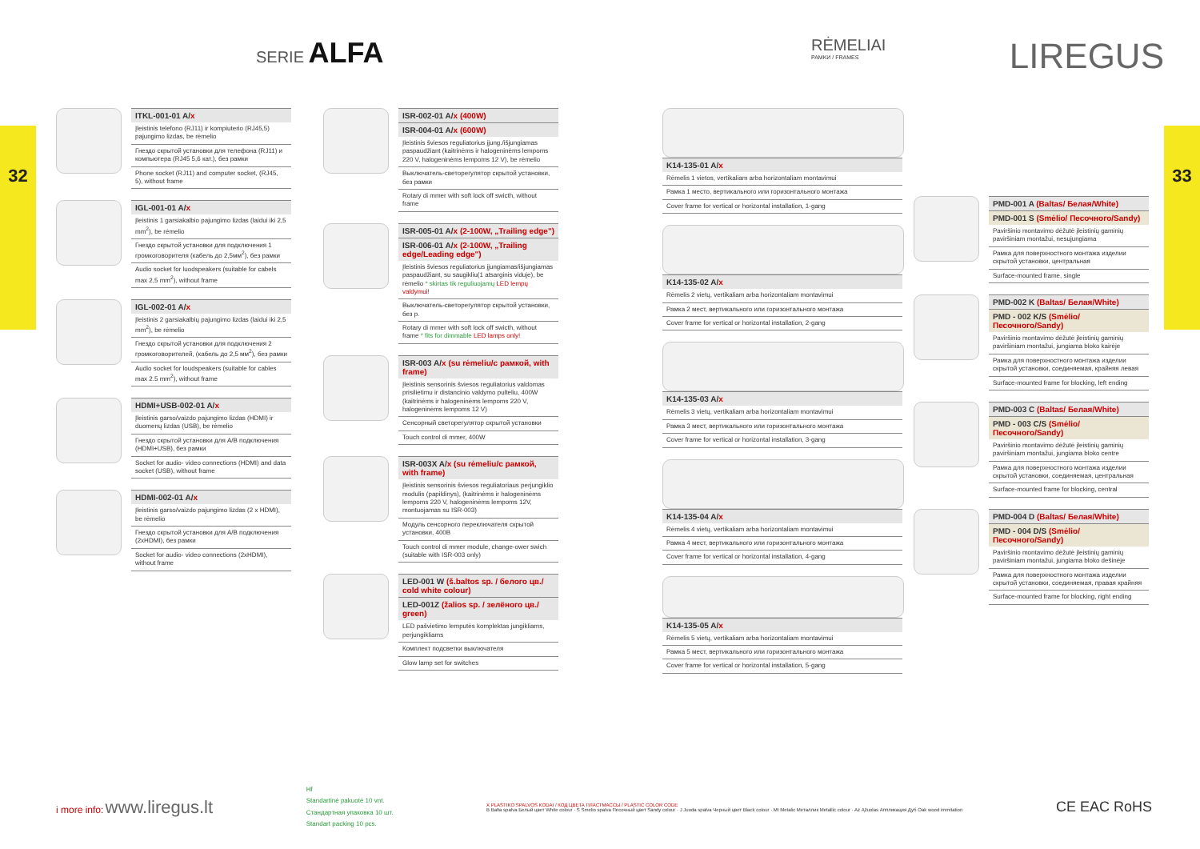32 33
SERIE ALFA
RĖMELIAI
PAMKИ / FRAMES
LIREGUS
ITKL-001-01 A/x
Įleistinis telefono (RJ11) ir kompiuterio (RJ45,5) pajungimo lizdas, be rėmelio
Гнездо скрытой установки для телефона (RJ11) и компьютера (RJ45 5,6 кат.), без рамки
Phone socket (RJ11) and computer socket, (RJ45, 5), without frame
IGL-001-01 A/x
Įleistinis 1 garsiakalbio pajungimo lizdas (laidui iki 2,5 mm<sup>2</sup>), be rėmelio
Гнездо скрытой установки для подключения 1 громкоговорителя (кабель до 2,5мм<sup>2</sup>), без рамки
Audio socket for luodspeakers (suitable for cabels max 2,5 mm<sup>2</sup>), without frame
IGL-002-01 A/x
Įleistinis 2 garsiakalbių pajungimo lizdas (laidui iki 2,5 mm<sup>2</sup>), be rėmelio
Гнездо скрытой установки для подключения 2 громкоговорителей, (кабель до 2,5 мм<sup>2</sup>), без рамки
Audio socket for loudspeakers (suitable for cables max 2.5 mm<sup>2</sup>), without frame
HDMI+USB-002-01 A/x
Įleistinis garso/vaizdo pajungimo lizdas (HDMI) ir duomenų lizdas (USB), be rėmelio
Гнездо скрытой установки для A/B подключения (HDMI+USB), без рамки
Socket for audio- video connections (HDMI) and data socket (USB), without frame
HDMI-002-01 A/x
Įleistinis garso/vaizdo pajungimo lizdas (2 x HDMI), be rėmelio
Гнездо скрытой установки для A/B подключения (2xHDMI), без рамки
Socket for audio- video connections (2xHDMI), without frame
ISR-002-01 A/x (400W)
ISR-004-01 A/x (600W)
Įleistinis šviesos reguliatorius įjung./išjungiamas paspaudžiant (kaitrinėms ir halogeninėms lempoms 220 V, halogeninėms lempoms 12 V), be rėmelio
Выключатель-светорегулятор скрытой установки, без рамки
Rotary di mmer with soft lock off swicth, without frame
ISR-005-01 A/x (2-100W, „Trailing edge")
ISR-006-01 A/x (2-100W, „Trailing edge/Leading edge")
Įleistinis šviesos reguliatorius įjungiamas/išjungiamas paspaudžiant, su saugikliu(1 atsarginis viduje), be rėmelio * skirtas tik reguliuojamų LED lempų valdymui!
Выключатель-светорегулятор скрытой установки, без р.
Rotary di mmer with soft lock off swicth, without frame * fits for dimmable LED lamps only!
ISR-003 A/x (su rėmeliu/с рамкой, with frame)
Įleistinis sensorinis šviesos reguliatorius valdomas prisilietimu ir distancinio valdymo pulteliu, 400W (kaitrinėms ir halogeninėms lempoms 220 V, halogeninėms lempoms 12 V)
Сенсорный светорегулятор скрытой установки
Touch control di mmer, 400W
ISR-003X A/x (su rėmeliu/с рамкой, with frame)
Įleistinis sensorinis šviesos reguliatoriaus perjungiklio modulis (papildinys), (kaitrinėms ir halogeninėms lempoms 220 V, halogeninėms lempoms 12V, montuojamas su ISR-003)
Модуль сенсорного переключателя скрытой установки, 400В
Touch control di mmer module, change-ower swich (suitable with ISR-003 only)
LED-001 W (š.baltos sp. / белого цв./ cold white colour)
LED-001Z (žalios sp. / зелёного цв./ green)
LED pašvietimo lemputės komplektas jungikliams, perjungikliams
Комплект подсветки выключателя
Glow lamp set for switches
K14-135-01 A/x
Rėmelis 1 vietos, vertikaliam arba horizontaliam montavimui
Рамка 1 место, вертикального или горизонтального монтажа
Cover frame for vertical or horizontal installation, 1-gang
K14-135-02 A/x
Rėmelis 2 vietų, vertikaliam arba horizontaliam montavimui
Рамка 2 мест, вертикального или горизонтального монтажа
Cover frame for vertical or horizontal installation, 2-gang
K14-135-03 A/x
Rėmelis 3 vietų, vertikaliam arba horizontaliam montavimui
Рамка 3 мест, вертикального или горизонтального монтажа
Cover frame for vertical or horizontal installation, 3-gang
K14-135-04 A/x
Rėmelis 4 vietų, vertikaliam arba horizontaliam montavimui
Рамка 4 мест, вертикального или горизонтального монтажа
Cover frame for vertical or horizontal installation, 4-gang
K14-135-05 A/x
Rėmelis 5 vietų, vertikaliam arba horizontaliam montavimui
Рамка 5 мест, вертикального или горизонтального монтажа
Cover frame for vertical or horizontal installation, 5-gang
PMD-001 A (Baltas/ Белая/White)
PMD-001 S (Smėlio/ Песочного/Sandy)
Paviršinio montavimo dėžutė įleistinių gaminių paviršiniam montažui, nesujungiama
Рамка для поверхностного монтажа изделии скрытой установки, центральная
Surface-mounted frame, single
PMD-002 K (Baltas/ Белая/White)
PMD - 002 K/S (Smėlio/ Песочного/Sandy)
Paviršinio montavimo dėžutė įleistinių gaminių paviršiniam montažui, jungiama bloko kairėje
Рамка для поверхностного монтажа изделии скрытой установки, соединяемая, крайняя левая
Surface-mounted frame for blocking, left ending
PMD-003 C (Baltas/ Белая/White)
PMD - 003 C/S (Smėlio/ Песочного/Sandy)
Paviršinio montavimo dėžutė įleistinių gaminių paviršiniam montažui, jungiama bloko centre
Рамка для поверхностного монтажа изделии скрытой установки, соединяемая, центральная
Surface-mounted frame for blocking, central
PMD-004 D (Baltas/ Белая/White)
PMD - 004 D/S (Smėlio/ Песочного/Sandy)
Paviršinio montavimo dėžutė įleistinių gaminių paviršiniam montažui, jungiama bloko dešinėje
Рамка для поверхностного монтажа изделии скрытой установки, соединяемая, правая крайняя
Surface-mounted frame for blocking, right ending
i more info: www.liregus.lt
Hf
Standartinė pakuotė 10 vnt.
Стандартная упаковка 10 шт.
Standart packing 10 pcs.
X PLASTIKO SPALVOS KODAI / КОД ЦВЕТА ПЛАСТМАССЫ / PLASTIC COLOR CODE
B Balta spalva Белый цвет White colour · S Smėlio spalva Песочный цвет Sandy colour · J Juoda spalva Черный цвет Black colour · Mt Metalic Металлик Metallic colour · Az Ąžuolas Аппликация Дуб Oak wood immitation
CE EAC RoHS